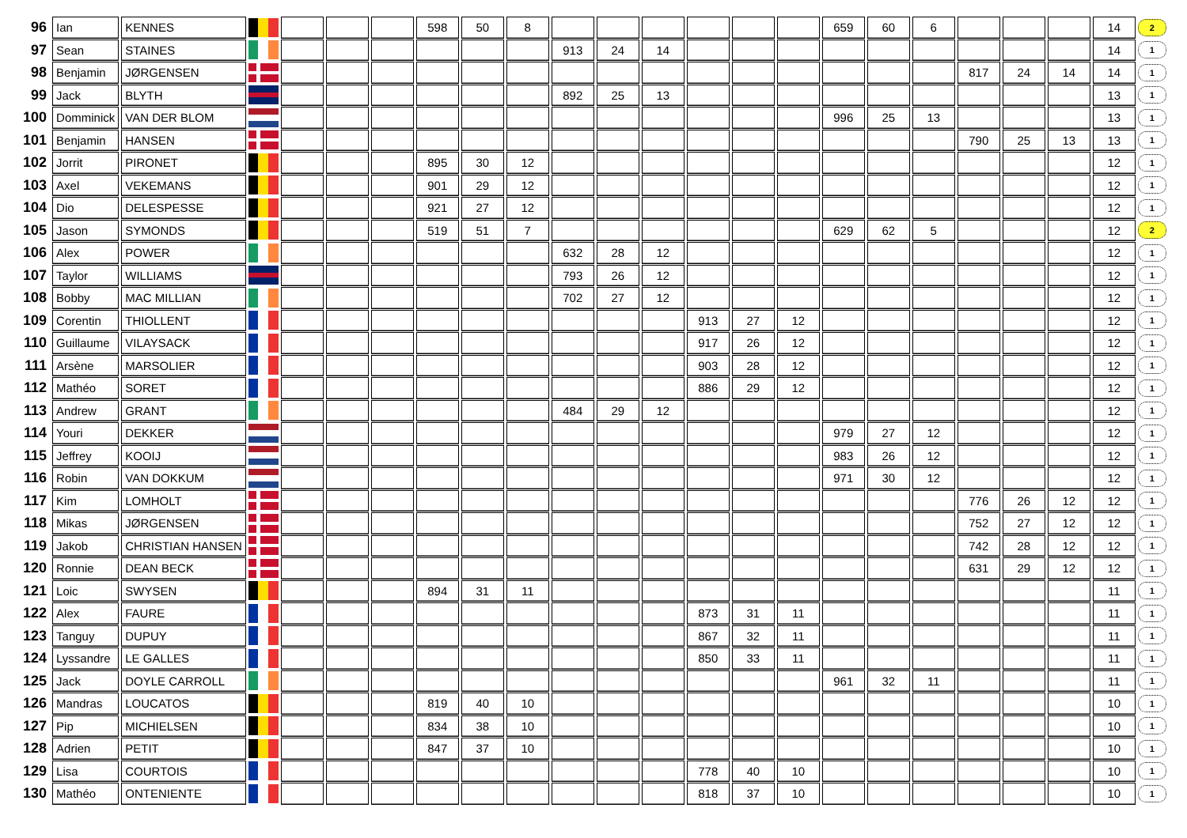| 96 | Ian | KENNES | | | | | 598 | 50 | 8 | | | | | | | 659 | 60 | 6 | | | | 14 | 2 |
| 97 | Sean | STAINES | | | | | | | | 913 | 24 | 14 | | | | | | | | | | 14 | 1 |
| 98 | Benjamin | JØRGENSEN | | | | | | | | | | | | | | | | | 817 | 24 | 14 | 14 | 1 |
| 99 | Jack | BLYTH | | | | | | | | 892 | 25 | 13 | | | | | | | | | | 13 | 1 |
| 100 | Domminick | VAN DER BLOM | | | | | | | | | | | | | | 996 | 25 | 13 | | | | 13 | 1 |
| 101 | Benjamin | HANSEN | | | | | | | | | | | | | | | | | 790 | 25 | 13 | 13 | 1 |
| 102 | Jorrit | PIRONET | | | | | 895 | 30 | 12 | | | | | | | | | | | | | 12 | 1 |
| 103 | Axel | VEKEMANS | | | | | 901 | 29 | 12 | | | | | | | | | | | | | 12 | 1 |
| 104 | Dio | DELESPESSE | | | | | 921 | 27 | 12 | | | | | | | | | | | | | 12 | 1 |
| 105 | Jason | SYMONDS | | | | | 519 | 51 | 7 | | | | | | | 629 | 62 | 5 | | | | 12 | 2 |
| 106 | Alex | POWER | | | | | | | | 632 | 28 | 12 | | | | | | | | | | 12 | 1 |
| 107 | Taylor | WILLIAMS | | | | | | | | 793 | 26 | 12 | | | | | | | | | | 12 | 1 |
| 108 | Bobby | MAC MILLIAN | | | | | | | | 702 | 27 | 12 | | | | | | | | | | 12 | 1 |
| 109 | Corentin | THIOLLENT | | | | | | | | | | | 913 | 27 | 12 | | | | | | | 12 | 1 |
| 110 | Guillaume | VILAYSACK | | | | | | | | | | | 917 | 26 | 12 | | | | | | | 12 | 1 |
| 111 | Arsène | MARSOLIER | | | | | | | | | | | 903 | 28 | 12 | | | | | | | 12 | 1 |
| 112 | Mathéo | SORET | | | | | | | | | | | 886 | 29 | 12 | | | | | | | 12 | 1 |
| 113 | Andrew | GRANT | | | | | | | | 484 | 29 | 12 | | | | | | | | | | 12 | 1 |
| 114 | Youri | DEKKER | | | | | | | | | | | | | | 979 | 27 | 12 | | | | 12 | 1 |
| 115 | Jeffrey | KOOIJ | | | | | | | | | | | | | | 983 | 26 | 12 | | | | 12 | 1 |
| 116 | Robin | VAN DOKKUM | | | | | | | | | | | | | | 971 | 30 | 12 | | | | 12 | 1 |
| 117 | Kim | LOMHOLT | | | | | | | | | | | | | | | | | 776 | 26 | 12 | 12 | 1 |
| 118 | Mikas | JØRGENSEN | | | | | | | | | | | | | | | | | 752 | 27 | 12 | 12 | 1 |
| 119 | Jakob | CHRISTIAN HANSEN | | | | | | | | | | | | | | | | | 742 | 28 | 12 | 12 | 1 |
| 120 | Ronnie | DEAN BECK | | | | | | | | | | | | | | | | | 631 | 29 | 12 | 12 | 1 |
| 121 | Loic | SWYSEN | | | | | 894 | 31 | 11 | | | | | | | | | | | | | 11 | 1 |
| 122 | Alex | FAURE | | | | | | | | | | | 873 | 31 | 11 | | | | | | | 11 | 1 |
| 123 | Tanguy | DUPUY | | | | | | | | | | | 867 | 32 | 11 | | | | | | | 11 | 1 |
| 124 | Lyssandre | LE GALLES | | | | | | | | | | | 850 | 33 | 11 | | | | | | | 11 | 1 |
| 125 | Jack | DOYLE CARROLL | | | | | | | | | | | | | | 961 | 32 | 11 | | | | 11 | 1 |
| 126 | Mandras | LOUCATOS | | | | | 819 | 40 | 10 | | | | | | | | | | | | | 10 | 1 |
| 127 | Pip | MICHIELSEN | | | | | 834 | 38 | 10 | | | | | | | | | | | | | 10 | 1 |
| 128 | Adrien | PETIT | | | | | 847 | 37 | 10 | | | | | | | | | | | | | 10 | 1 |
| 129 | Lisa | COURTOIS | | | | | | | | | | | 778 | 40 | 10 | | | | | | | 10 | 1 |
| 130 | Mathéo | ONTENIENTE | | | | | | | | | | | 818 | 37 | 10 | | | | | | | 10 | 1 |